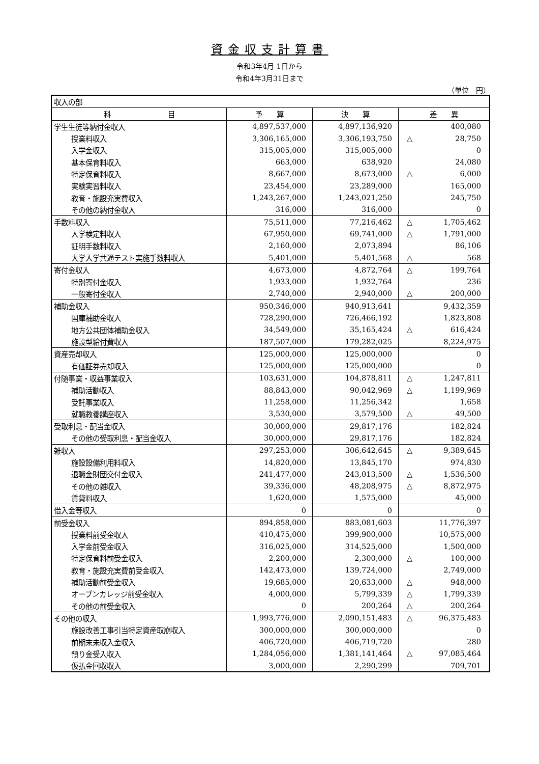資金収支計算書
令和3年4月 1日から
令和4年3月31日まで
（単位　円）
| 収入の部 | | | |
| 科 目 | 予 算 | 決 算 | 差 異 |
| 学生生徒等納付金収入 | 4,897,537,000 | 4,897,136,920 | 400,080 |
| 授業料収入 | 3,306,165,000 | 3,306,193,750 | △ 28,750 |
| 入学金収入 | 315,005,000 | 315,005,000 | 0 |
| 基本保育料収入 | 663,000 | 638,920 | 24,080 |
| 特定保育料収入 | 8,667,000 | 8,673,000 | △ 6,000 |
| 実験実習料収入 | 23,454,000 | 23,289,000 | 165,000 |
| 教育・施設充実費収入 | 1,243,267,000 | 1,243,021,250 | 245,750 |
| その他の納付金収入 | 316,000 | 316,000 | 0 |
| 手数料収入 | 75,511,000 | 77,216,462 | △ 1,705,462 |
| 入学検定料収入 | 67,950,000 | 69,741,000 | △ 1,791,000 |
| 証明手数料収入 | 2,160,000 | 2,073,894 | 86,106 |
| 大学入学共通テスト実施手数料収入 | 5,401,000 | 5,401,568 | △ 568 |
| 寄付金収入 | 4,673,000 | 4,872,764 | △ 199,764 |
| 特別寄付金収入 | 1,933,000 | 1,932,764 | 236 |
| 一般寄付金収入 | 2,740,000 | 2,940,000 | △ 200,000 |
| 補助金収入 | 950,346,000 | 940,913,641 | 9,432,359 |
| 国庫補助金収入 | 728,290,000 | 726,466,192 | 1,823,808 |
| 地方公共団体補助金収入 | 34,549,000 | 35,165,424 | △ 616,424 |
| 施設型給付費収入 | 187,507,000 | 179,282,025 | 8,224,975 |
| 資産売却収入 | 125,000,000 | 125,000,000 | 0 |
| 有価証券売却収入 | 125,000,000 | 125,000,000 | 0 |
| 付随事業・収益事業収入 | 103,631,000 | 104,878,811 | △ 1,247,811 |
| 補助活動収入 | 88,843,000 | 90,042,969 | △ 1,199,969 |
| 受託事業収入 | 11,258,000 | 11,256,342 | 1,658 |
| 就職教養講座収入 | 3,530,000 | 3,579,500 | △ 49,500 |
| 受取利息・配当金収入 | 30,000,000 | 29,817,176 | 182,824 |
| その他の受取利息・配当金収入 | 30,000,000 | 29,817,176 | 182,824 |
| 雑収入 | 297,253,000 | 306,642,645 | △ 9,389,645 |
| 施設設備利用料収入 | 14,820,000 | 13,845,170 | 974,830 |
| 退職金財団交付金収入 | 241,477,000 | 243,013,500 | △ 1,536,500 |
| その他の雑収入 | 39,336,000 | 48,208,975 | △ 8,872,975 |
| 賃貸料収入 | 1,620,000 | 1,575,000 | 45,000 |
| 借入金等収入 | 0 | 0 | 0 |
| 前受金収入 | 894,858,000 | 883,081,603 | 11,776,397 |
| 授業料前受金収入 | 410,475,000 | 399,900,000 | 10,575,000 |
| 入学金前受金収入 | 316,025,000 | 314,525,000 | 1,500,000 |
| 特定保育料前受金収入 | 2,200,000 | 2,300,000 | △ 100,000 |
| 教育・施設充実費前受金収入 | 142,473,000 | 139,724,000 | 2,749,000 |
| 補助活動前受金収入 | 19,685,000 | 20,633,000 | △ 948,000 |
| オープンカレッジ前受金収入 | 4,000,000 | 5,799,339 | △ 1,799,339 |
| その他の前受金収入 | 0 | 200,264 | △ 200,264 |
| その他の収入 | 1,993,776,000 | 2,090,151,483 | △ 96,375,483 |
| 施設改善工事引当特定資産取崩収入 | 300,000,000 | 300,000,000 | 0 |
| 前期末未収入金収入 | 406,720,000 | 406,719,720 | 280 |
| 預り金受入収入 | 1,284,056,000 | 1,381,141,464 | △ 97,085,464 |
| 仮払金回収収入 | 3,000,000 | 2,290,299 | 709,701 |